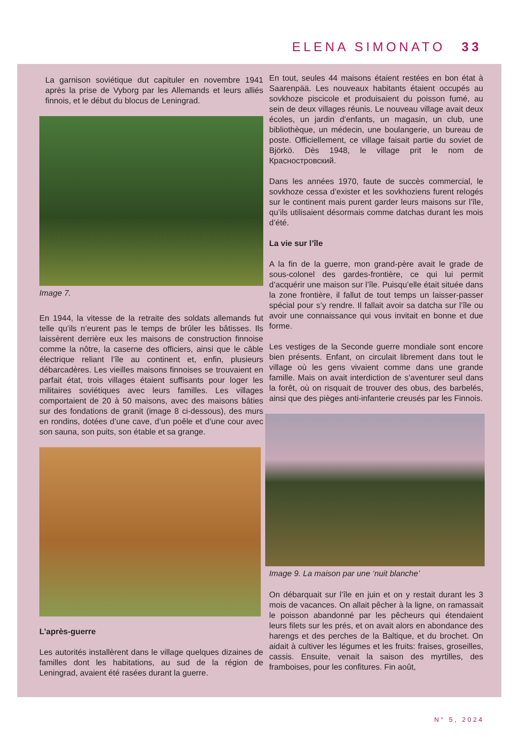ELENA SIMONATO 33
La garnison soviétique dut capituler en novembre 1941 après la prise de Vyborg par les Allemands et leurs alliés finnois, et le début du blocus de Leningrad.
Image 7.
En 1944, la vitesse de la retraite des soldats allemands fut telle qu’ils n’eurent pas le temps de brûler les bâtisses. Ils laissèrent derrière eux les maisons de construction finnoise comme la nôtre, la caserne des officiers, ainsi que le câble électrique reliant l’île au continent et, enfin, plusieurs débarcadères. Les vieilles maisons finnoises se trouvaient en parfait état, trois villages étaient suffisants pour loger les militaires soviétiques avec leurs familles. Les villages comportaient de 20 à 50 maisons, avec des maisons bâties sur des fondations de granit (image 8 ci-dessous), des murs en rondins, dotées d’une cave, d’un poêle et d’une cour avec son sauna, son puits, son étable et sa grange.
L’après-guerre
Les autorités installèrent dans le village quelques dizaines de familles dont les habitations, au sud de la région de Leningrad, avaient été rasées durant la guerre.
En tout, seules 44 maisons étaient restées en bon état à Saarenpää. Les nouveaux habitants étaient occupés au sovkhoze piscicole et produisaient du poisson fumé, au sein de deux villages réunis. Le nouveau village avait deux écoles, un jardin d’enfants, un magasin, un club, une bibliothèque, un médecin, une boulangerie, un bureau de poste. Officiellement, ce village faisait partie du soviet de Björkö. Dès 1948, le village prit le nom de Красностровский.
Dans les années 1970, faute de succès commercial, le sovkhoze cessa d’exister et les sovkhoziens furent relogés sur le continent mais purent garder leurs maisons sur l’île, qu’ils utilisaient désormais comme datchas durant les mois d’été.
La vie sur l’île
A la fin de la guerre, mon grand-père avait le grade de sous-colonel des gardes-frontière, ce qui lui permit d’acquérir une maison sur l’île. Puisqu’elle était située dans la zone frontière, il fallut de tout temps un laisser-passer spécial pour s’y rendre. Il fallait avoir sa datcha sur l’île ou avoir une connaissance qui vous invitait en bonne et due forme.
Les vestiges de la Seconde guerre mondiale sont encore bien présents. Enfant, on circulait librement dans tout le village où les gens vivaient comme dans une grande famille. Mais on avait interdiction de s’aventurer seul dans la forêt, où on risquait de trouver des obus, des barbelés, ainsi que des pièges anti-infanterie creusés par les Finnois.
Image 9. La maison par une ‘nuit blanche’
On débarquait sur l’île en juin et on y restait durant les 3 mois de vacances. On allait pêcher à la ligne, on ramassait le poisson abandonné par les pêcheurs qui étendaient leurs filets sur les prés, et on avait alors en abondance des harengs et des perches de la Baltique, et du brochet. On aidait à cultiver les légumes et les fruits: fraises, groseilles, cassis. Ensuite, venait la saison des myrtilles, des framboises, pour les confitures. Fin août,
N° 5, 2024